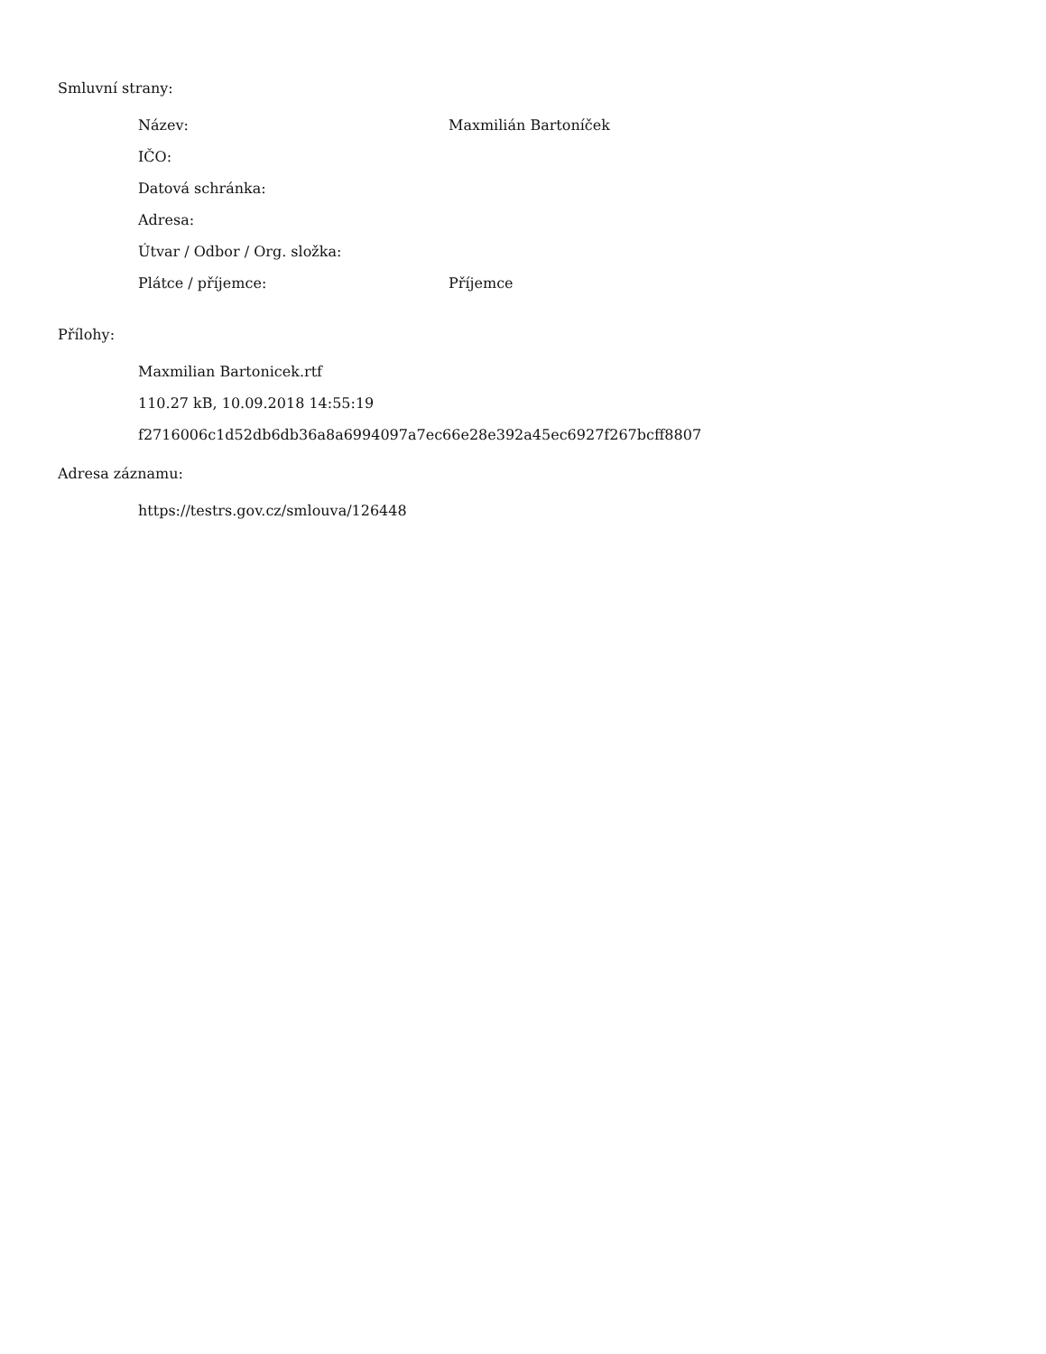Smluvní strany:
| Název: | Maxmilián Bartoníček |
| IČO: | |
| Datová schránka: | |
| Adresa: | |
| Útvar / Odbor / Org. složka: | |
| Plátce / příjemce: | Příjemce |
Přílohy:
Maxmilian Bartonicek.rtf
110.27 kB, 10.09.2018 14:55:19
f2716006c1d52db6db36a8a6994097a7ec66e28e392a45ec6927f267bcff8807
Adresa záznamu:
https://testrs.gov.cz/smlouva/126448